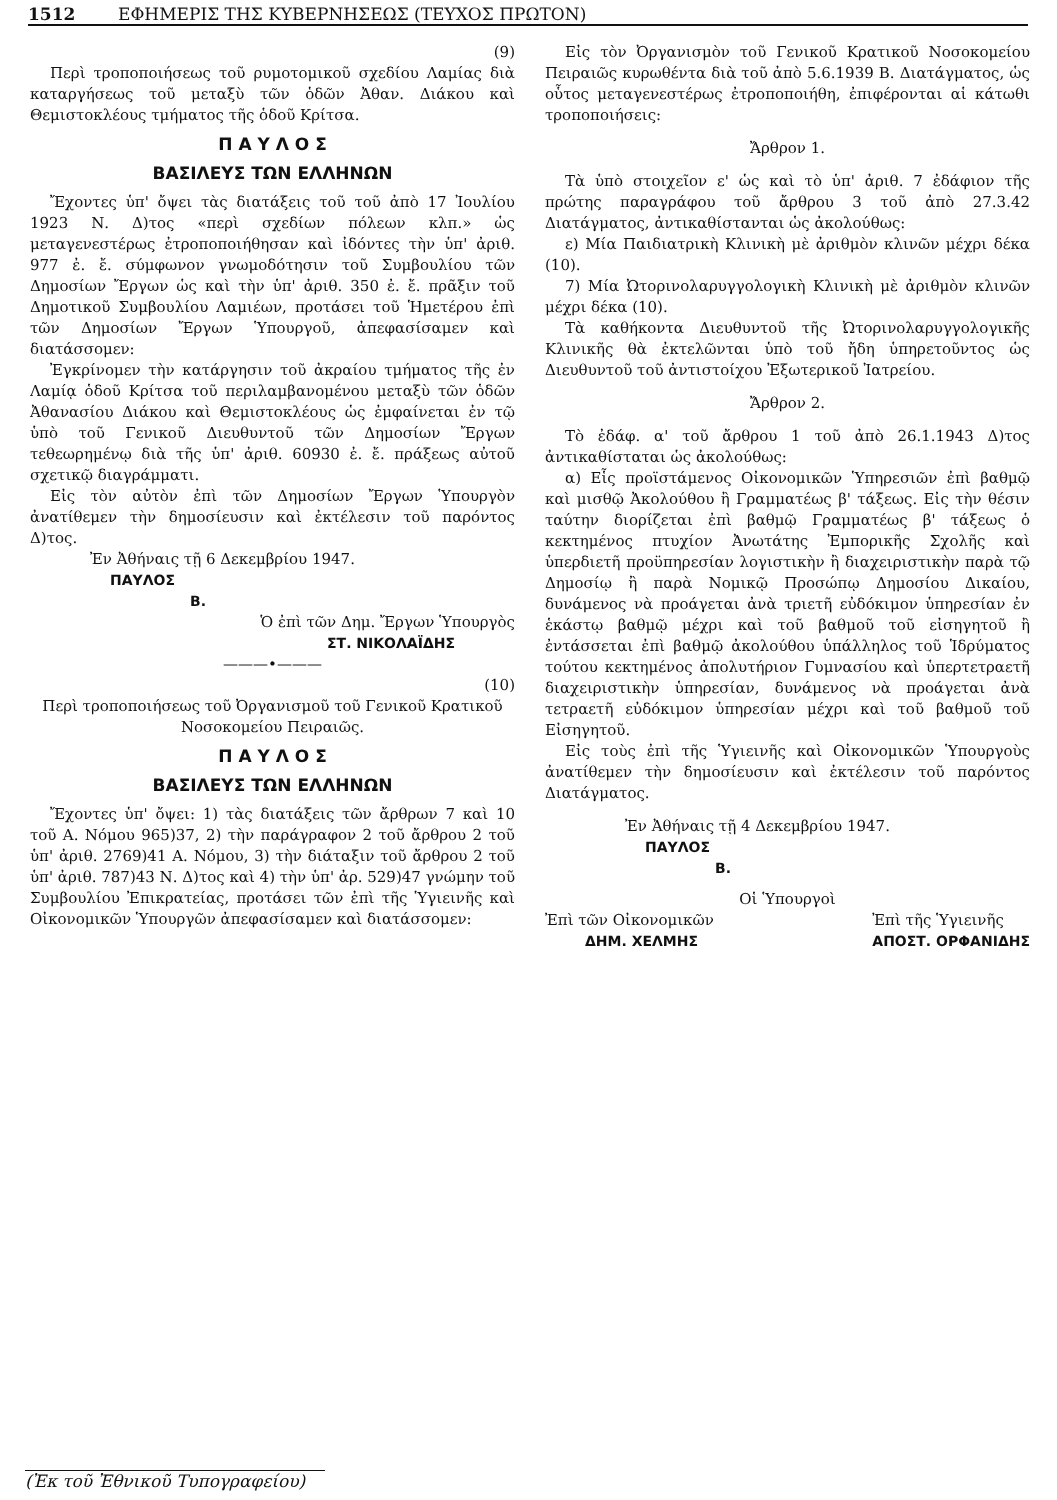1512 ΕΦΗΜΕΡΙΣ ΤΗΣ ΚΥΒΕΡΝΗΣΕΩΣ (ΤΕΥΧΟΣ ΠΡΩΤΟΝ)
(9)
Περὶ τροποποιήσεως τοῦ ρυμοτομικοῦ σχεδίου Λαμίας διὰ καταργήσεως τοῦ μεταξὺ τῶν ὁδῶν Ἀθαν. Διάκου καὶ Θεμιστοκλέους τμήματος τῆς ὁδοῦ Κρίτσα.
Π Α Υ Λ Ο Σ
ΒΑΣΙΛΕΥΣ ΤΩΝ ΕΛΛΗΝΩΝ
Ἔχοντες ὑπ' ὄψει τὰς διατάξεις τοῦ τοῦ ἀπὸ 17 Ἰουλίου 1923 Ν. Δ)τος «περὶ σχεδίων πόλεων κλπ.» ὡς μεταγενεστέρως ἐτροποποιήθησαν καὶ ἰδόντες τὴν ὑπ' ἀριθ. 977 ἐ. ἔ. σύμφωνον γνωμοδότησιν τοῦ Συμβουλίου τῶν Δημοσίων Ἔργων ὡς καὶ τὴν ὑπ' ἀριθ. 350 ἐ. ἔ. πρᾶξιν τοῦ Δημοτικοῦ Συμβουλίου Λαμιέων, προτάσει τοῦ Ἡμετέρου ἐπὶ τῶν Δημοσίων Ἔργων Ὑπουργοῦ, ἀπεφασίσαμεν καὶ διατάσσομεν:
Ἐγκρίνομεν τὴν κατάργησιν τοῦ ἀκραίου τμήματος τῆς ἐν Λαμίᾳ ὁδοῦ Κρίτσα τοῦ περιλαμβανομένου μεταξὺ τῶν ὁδῶν Ἀθανασίου Διάκου καὶ Θεμιστοκλέους ὡς ἐμφαίνεται ἐν τῷ ὑπὸ τοῦ Γενικοῦ Διευθυντοῦ τῶν Δημοσίων Ἔργων τεθεωρημένῳ διὰ τῆς ὑπ' ἀριθ. 60930 ἐ. ἔ. πράξεως αὐτοῦ σχετικῷ διαγράμματι.
Εἰς τὸν αὐτὸν ἐπὶ τῶν Δημοσίων Ἔργων Ὑπουργὸν ἀνατίθεμεν τὴν δημοσίευσιν καὶ ἐκτέλεσιν τοῦ παρόντος Δ)τος.
Ἐν Ἀθήναις τῇ 6 Δεκεμβρίου 1947.
ΠΑΥΛΟΣ
Β.
Ὁ ἐπὶ τῶν Δημ. Ἔργων Ὑπουργὸς
ΣΤ. ΝΙΚΟΛΑΪΔΗΣ
———•———
(10)
Περὶ τροποποιήσεως τοῦ Ὀργανισμοῦ τοῦ Γενικοῦ Κρατικοῦ Νοσοκομείου Πειραιῶς.
Π Α Υ Λ Ο Σ
ΒΑΣΙΛΕΥΣ ΤΩΝ ΕΛΛΗΝΩΝ
Ἔχοντες ὑπ' ὄψει: 1) τὰς διατάξεις τῶν ἄρθρων 7 καὶ 10 τοῦ Α. Νόμου 965)37, 2) τὴν παράγραφον 2 τοῦ ἄρθρου 2 τοῦ ὑπ' ἀριθ. 2769)41 Α. Νόμου, 3) τὴν διάταξιν τοῦ ἄρθρου 2 τοῦ ὑπ' ἀριθ. 787)43 Ν. Δ)τος καὶ 4) τὴν ὑπ' ἀρ. 529)47 γνώμην τοῦ Συμβουλίου Ἐπικρατείας, προτάσει τῶν ἐπὶ τῆς Ὑγιεινῆς καὶ Οἰκονομικῶν Ὑπουργῶν ἀπεφασίσαμεν καὶ διατάσσομεν:
Εἰς τὸν Ὀργανισμὸν τοῦ Γενικοῦ Κρατικοῦ Νοσοκομείου Πειραιῶς κυρωθέντα διὰ τοῦ ἀπὸ 5.6.1939 Β. Διατάγματος, ὡς οὗτος μεταγενεστέρως ἐτροποποιήθη, ἐπιφέρονται αἱ κάτωθι τροποποιήσεις:
Ἄρθρον 1.
Τὰ ὑπὸ στοιχεῖον ε' ὡς καὶ τὸ ὑπ' ἀριθ. 7 ἐδάφιον τῆς πρώτης παραγράφου τοῦ ἄρθρου 3 τοῦ ἀπὸ 27.3.42 Διατάγματος, ἀντικαθίστανται ὡς ἀκολούθως:
ε) Μία Παιδιατρικὴ Κλινικὴ μὲ ἀριθμὸν κλινῶν μέχρι δέκα (10).
7) Μία Ὠτορινολαρυγγολογικὴ Κλινικὴ μὲ ἀριθμὸν κλινῶν μέχρι δέκα (10).
Τὰ καθήκοντα Διευθυντοῦ τῆς Ὠτορινολαρυγγολογικῆς Κλινικῆς θὰ ἐκτελῶνται ὑπὸ τοῦ ἤδη ὑπηρετοῦντος ὡς Διευθυντοῦ τοῦ ἀντιστοίχου Ἐξωτερικοῦ Ἰατρείου.
Ἄρθρον 2.
Τὸ ἐδάφ. α' τοῦ ἄρθρου 1 τοῦ ἀπὸ 26.1.1943 Δ)τος ἀντικαθίσταται ὡς ἀκολούθως:
α) Εἷς προϊστάμενος Οἰκονομικῶν Ὑπηρεσιῶν ἐπὶ βαθμῷ καὶ μισθῷ Ἀκολούθου ἢ Γραμματέως β' τάξεως. Εἰς τὴν θέσιν ταύτην διορίζεται ἐπὶ βαθμῷ Γραμματέως β' τάξεως ὁ κεκτημένος πτυχίον Ἀνωτάτης Ἐμπορικῆς Σχολῆς καὶ ὑπερδιετῆ προϋπηρεσίαν λογιστικὴν ἢ διαχειριστικὴν παρὰ τῷ Δημοσίῳ ἢ παρὰ Νομικῷ Προσώπῳ Δημοσίου Δικαίου, δυνάμενος νὰ προάγεται ἀνὰ τριετῆ εὐδόκιμον ὑπηρεσίαν ἐν ἑκάστῳ βαθμῷ μέχρι καὶ τοῦ βαθμοῦ τοῦ εἰσηγητοῦ ἢ ἐντάσσεται ἐπὶ βαθμῷ ἀκολούθου ὑπάλληλος τοῦ Ἱδρύματος τούτου κεκτημένος ἀπολυτήριον Γυμνασίου καὶ ὑπερτετραετῆ διαχειριστικὴν ὑπηρεσίαν, δυνάμενος νὰ προάγεται ἀνὰ τετραετῆ εὐδόκιμον ὑπηρεσίαν μέχρι καὶ τοῦ βαθμοῦ τοῦ Εἰσηγητοῦ.
Εἰς τοὺς ἐπὶ τῆς Ὑγιεινῆς καὶ Οἰκονομικῶν Ὑπουργοὺς ἀνατίθεμεν τὴν δημοσίευσιν καὶ ἐκτέλεσιν τοῦ παρόντος Διατάγματος.
Ἐν Ἀθήναις τῇ 4 Δεκεμβρίου 1947.
ΠΑΥΛΟΣ
Β.
Οἱ Ὑπουργοὶ
Ἐπὶ τῶν Οἰκονομικῶν
ΔΗΜ. ΧΕΛΜΗΣ
Ἐπὶ τῆς Ὑγιεινῆς
ΑΠΟΣΤ. ΟΡΦΑΝΙΔΗΣ
(Ἐκ τοῦ Ἐθνικοῦ Τυπογραφείου)